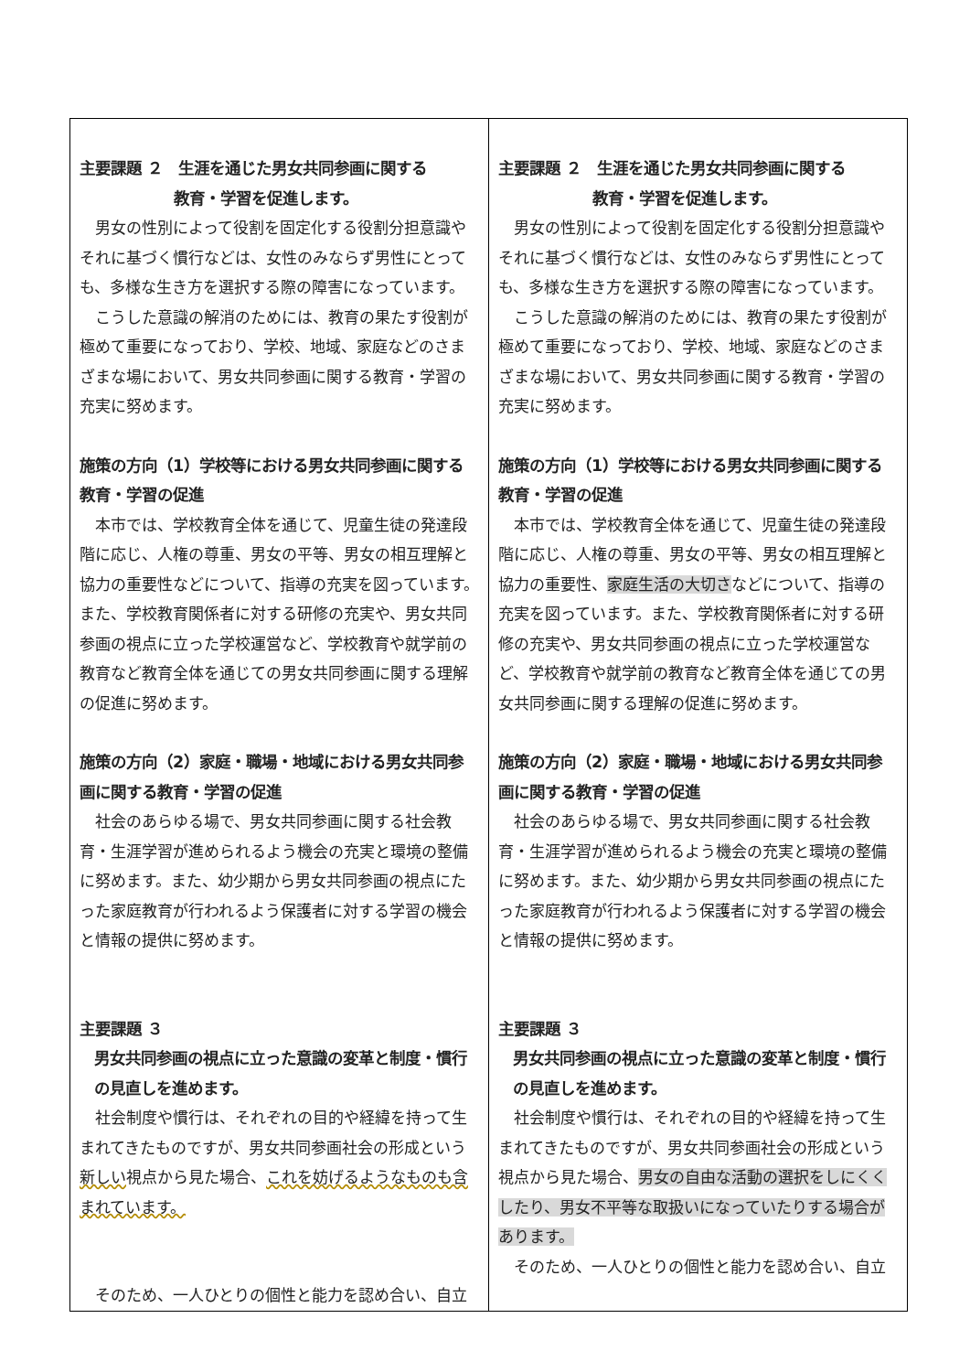| 主要課題 ２ 生涯を通じた男女共同参画に関する 教育・学習を促進します。 男女の性別によって役割を固定化する役割分担意識やそれに基づく慣行などは、女性のみならず男性にとっても、多様な生き方を選択する際の障害になっています。 こうした意識の解消のためには、教育の果たす役割が極めて重要になっており、学校、地域、家庭などのさまざまな場において、男女共同参画に関する教育・学習の充実に努めます。 施策の方向（1）学校等における男女共同参画に関する教育・学習の促進 本市では、学校教育全体を通じて、児童生徒の発達段階に応じ、人権の尊重、男女の平等、男女の相互理解と協力の重要性などについて、指導の充実を図っています。また、学校教育関係者に対する研修の充実や、男女共同参画の視点に立った学校運営など、学校教育や就学前の教育など教育全体を通じての男女共同参画に関する理解の促進に努めます。 施策の方向（2）家庭・職場・地域における男女共同参画に関する教育・学習の促進 社会のあらゆる場で、男女共同参画に関する社会教育・生涯学習が進められるよう機会の充実と環境の整備に努めます。また、幼少期から男女共同参画の視点にたった家庭教育が行われるよう保護者に対する学習の機会と情報の提供に努めます。 主要課題 ３ 男女共同参画の視点に立った意識の変革と制度・慣行の見直しを進めます。 社会制度や慣行は、それぞれの目的や経緯を持って生まれてきたものですが、男女共同参画社会の形成という 新しい 視点から見た場合、 これを妨げるようなものも含まれています。 そのため、一人ひとりの個性と能力を認め合い、自立 | 主要課題 ２ 生涯を通じた男女共同参画に関する 教育・学習を促進します。 男女の性別によって役割を固定化する役割分担意識やそれに基づく慣行などは、女性のみならず男性にとっても、多様な生き方を選択する際の障害になっています。 こうした意識の解消のためには、教育の果たす役割が極めて重要になっており、学校、地域、家庭などのさまざまな場において、男女共同参画に関する教育・学習の充実に努めます。 施策の方向（1）学校等における男女共同参画に関する教育・学習の促進 本市では、学校教育全体を通じて、児童生徒の発達段階に応じ、人権の尊重、男女の平等、男女の相互理解と協力の重要性、 家庭生活の大切さ などについて、指導の充実を図っています。また、学校教育関係者に対する研修の充実や、男女共同参画の視点に立った学校運営など、学校教育や就学前の教育など教育全体を通じての男女共同参画に関する理解の促進に努めます。 施策の方向（2）家庭・職場・地域における男女共同参画に関する教育・学習の促進 社会のあらゆる場で、男女共同参画に関する社会教育・生涯学習が進められるよう機会の充実と環境の整備に努めます。また、幼少期から男女共同参画の視点にたった家庭教育が行われるよう保護者に対する学習の機会と情報の提供に努めます。 主要課題 ３ 男女共同参画の視点に立った意識の変革と制度・慣行の見直しを進めます。 社会制度や慣行は、それぞれの目的や経緯を持って生まれてきたものですが、男女共同参画社会の形成という視点から見た場合、 男女の自由な活動の選択をしにくくしたり、男女不平等な取扱いになっていたりする場合があります。 そのため、一人ひとりの個性と能力を認め合い、自立 |